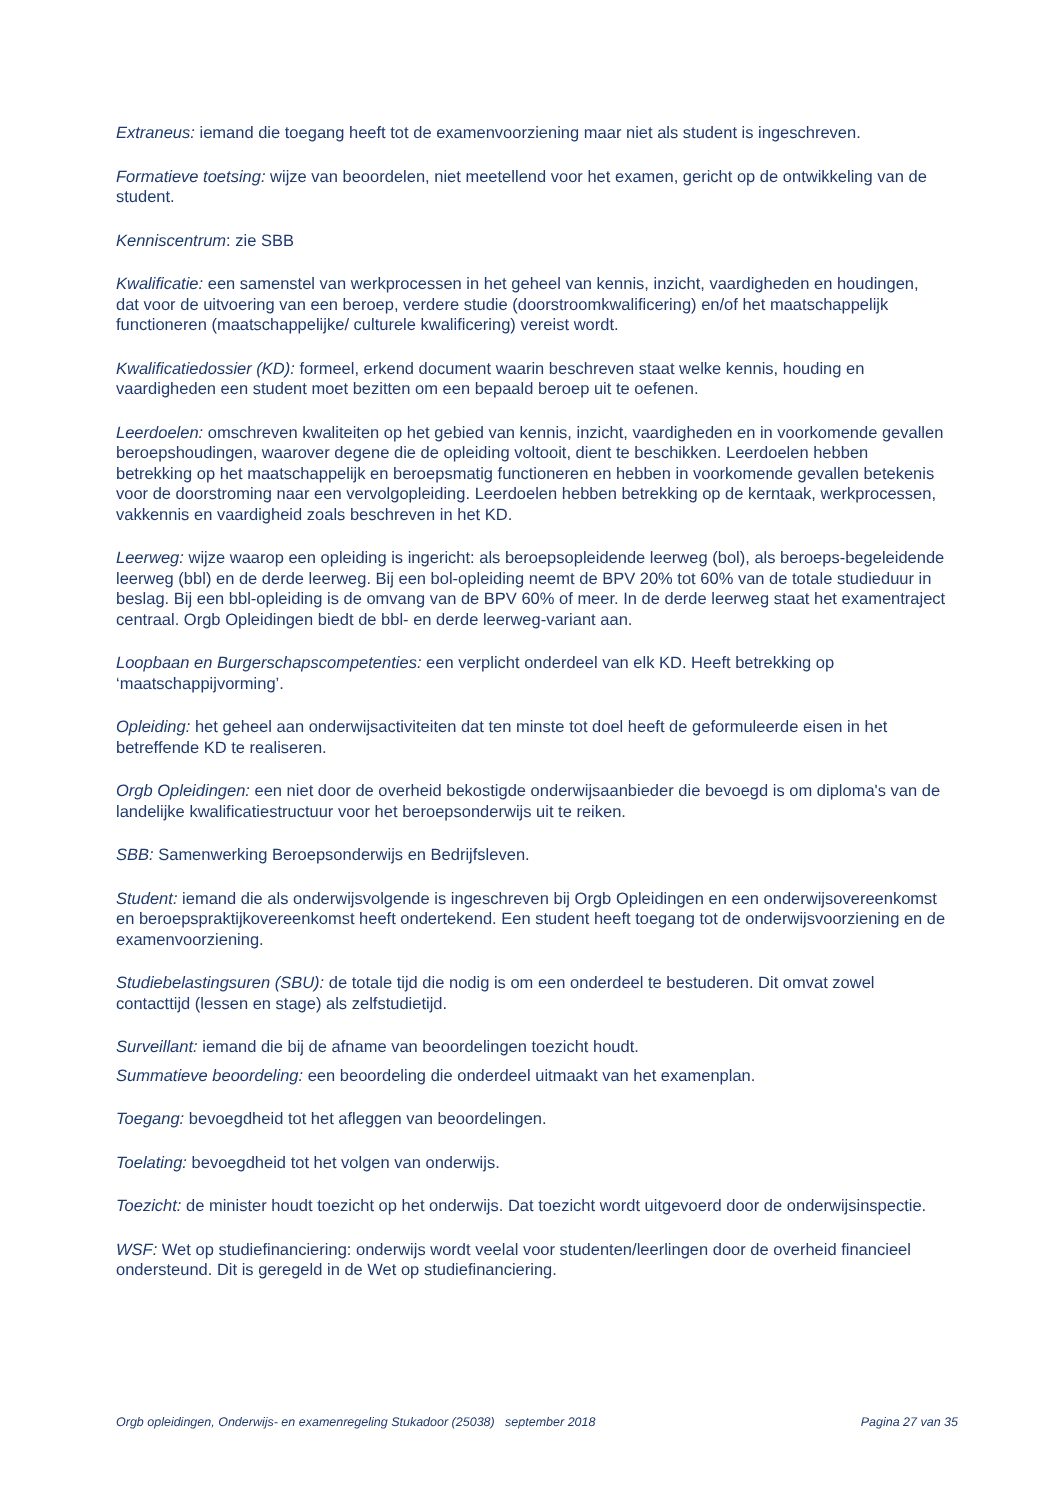Extraneus: iemand die toegang heeft tot de examenvoorziening maar niet als student is ingeschreven.
Formatieve toetsing: wijze van beoordelen, niet meetellend voor het examen, gericht op de ontwikkeling van de student.
Kenniscentrum: zie SBB
Kwalificatie: een samenstel van werkprocessen in het geheel van kennis, inzicht, vaardigheden en houdingen, dat voor de uitvoering van een beroep, verdere studie (doorstroomkwalificering) en/of het maatschappelijk functioneren (maatschappelijke/ culturele kwalificering) vereist wordt.
Kwalificatiedossier (KD): formeel, erkend document waarin beschreven staat welke kennis, houding en vaardigheden een student moet bezitten om een bepaald beroep uit te oefenen.
Leerdoelen: omschreven kwaliteiten op het gebied van kennis, inzicht, vaardigheden en in voorkomende gevallen beroepshoudingen, waarover degene die de opleiding voltooit, dient te beschikken. Leerdoelen hebben betrekking op het maatschappelijk en beroepsmatig functioneren en hebben in voorkomende gevallen betekenis voor de doorstroming naar een vervolgopleiding. Leerdoelen hebben betrekking op de kerntaak, werkprocessen, vakkennis en vaardigheid zoals beschreven in het KD.
Leerweg: wijze waarop een opleiding is ingericht: als beroepsopleidende leerweg (bol), als beroeps-begeleidende leerweg (bbl) en de derde leerweg. Bij een bol-opleiding neemt de BPV 20% tot 60% van de totale studieduur in beslag. Bij een bbl-opleiding is de omvang van de BPV 60% of meer. In de derde leerweg staat het examentraject centraal. Orgb Opleidingen biedt de bbl- en derde leerweg-variant aan.
Loopbaan en Burgerschapscompetenties: een verplicht onderdeel van elk KD. Heeft betrekking op ‘maatschappijvorming’.
Opleiding: het geheel aan onderwijsactiviteiten dat ten minste tot doel heeft de geformuleerde eisen in het betreffende KD te realiseren.
Orgb Opleidingen: een niet door de overheid bekostigde onderwijsaanbieder die bevoegd is om diploma's van de landelijke kwalificatiestructuur voor het beroepsonderwijs uit te reiken.
SBB: Samenwerking Beroepsonderwijs en Bedrijfsleven.
Student: iemand die als onderwijsvolgende is ingeschreven bij Orgb Opleidingen en een onderwijsovereenkomst en beroepspraktijkovereenkomst heeft ondertekend. Een student heeft toegang tot de onderwijsvoorziening en de examenvoorziening.
Studiebelastingsuren (SBU): de totale tijd die nodig is om een onderdeel te bestuderen. Dit omvat zowel contacttijd (lessen en stage) als zelfstudietijd.
Surveillant: iemand die bij de afname van beoordelingen toezicht houdt.
Summatieve beoordeling: een beoordeling die onderdeel uitmaakt van het examenplan.
Toegang: bevoegdheid tot het afleggen van beoordelingen.
Toelating: bevoegdheid tot het volgen van onderwijs.
Toezicht: de minister houdt toezicht op het onderwijs. Dat toezicht wordt uitgevoerd door de onderwijsinspectie.
WSF: Wet op studiefinanciering: onderwijs wordt veelal voor studenten/leerlingen door de overheid financieel ondersteund. Dit is geregeld in de Wet op studiefinanciering.
Orgb opleidingen, Onderwijs- en examenregeling Stukadoor (25038) september 2018 Pagina 27 van 35